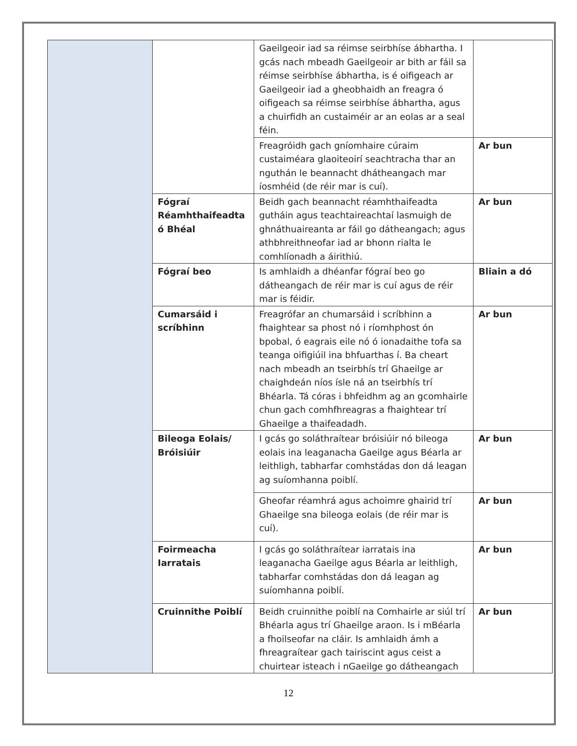| | | Gaeilgeoir iad sa réimse seirbhíse ábhartha. I gcás nach mbeadh Gaeilgeoir ar bith ar fáil sa réimse seirbhíse ábhartha, is é oifigeach ar Gaeilgeoir iad a gheobhaidh an freagra ó oifigeach sa réimse seirbhíse ábhartha, agus a chuirfidh an custaiméir ar an eolas ar a seal féin. | |
| | | Freagróidh gach gníomhaire cúraim custaiméara glaoiteoirí seachtracha thar an nguthán le beannacht dhátheangach mar íosmhéid (de réir mar is cuí). | Ar bun |
| | Fógraí Réamhthaifeadta ó Bhéal | Beidh gach beannacht réamhthaifeadta gutháin agus teachtaireachtaí lasmuigh de ghnáthuaireanta ar fáil go dátheangach; agus athbhreithneofar iad ar bhonn rialta le comhlíonadh a áirithiú. | Ar bun |
| | Fógraí beo | Is amhlaidh a dhéanfar fógraí beo go dátheangach de réir mar is cuí agus de réir mar is féidir. | Bliain a dó |
| | Cumarsáid i scríbhinn | Freagrófar an chumarsáid i scríbhinn a fhaightear sa phost nó i ríomhphost ón bpobal, ó eagrais eile nó ó ionadaithe tofa sa teanga oifigiúil ina bhfuarthas í. Ba cheart nach mbeadh an tseirbhís trí Ghaeilge ar chaighdeán níos ísle ná an tseirbhís trí Bhéarla. Tá córas i bhfeidhm ag an gcomhairle chun gach comhfhreagras a fhaightear trí Ghaeilge a thaifeadadh. | Ar bun |
| | Bileoga Eolais/ Bróisiúir | I gcás go soláthraítear bróisiúir nó bileoga eolais ina leaganacha Gaeilge agus Béarla ar leithligh, tabharfar comhstádas don dá leagan ag suíomhanna poiblí. | Ar bun |
| | | Gheofar réamhrá agus achoimre ghairid trí Ghaeilge sna bileoga eolais (de réir mar is cuí). | Ar bun |
| | Foirmeacha Iarratais | I gcás go soláthraítear iarratais ina leaganacha Gaeilge agus Béarla ar leithligh, tabharfar comhstádas don dá leagan ag suíomhanna poiblí. | Ar bun |
| | Cruinnithe Poiblí | Beidh cruinnithe poiblí na Comhairle ar siúl trí Bhéarla agus trí Ghaeilge araon. Is i mBéarla a fhoilseofar na cláir. Is amhlaidh ámh a fhreagraítear gach tairiscint agus ceist a chuirtear isteach i nGaeilge go dátheangach | Ar bun |
12